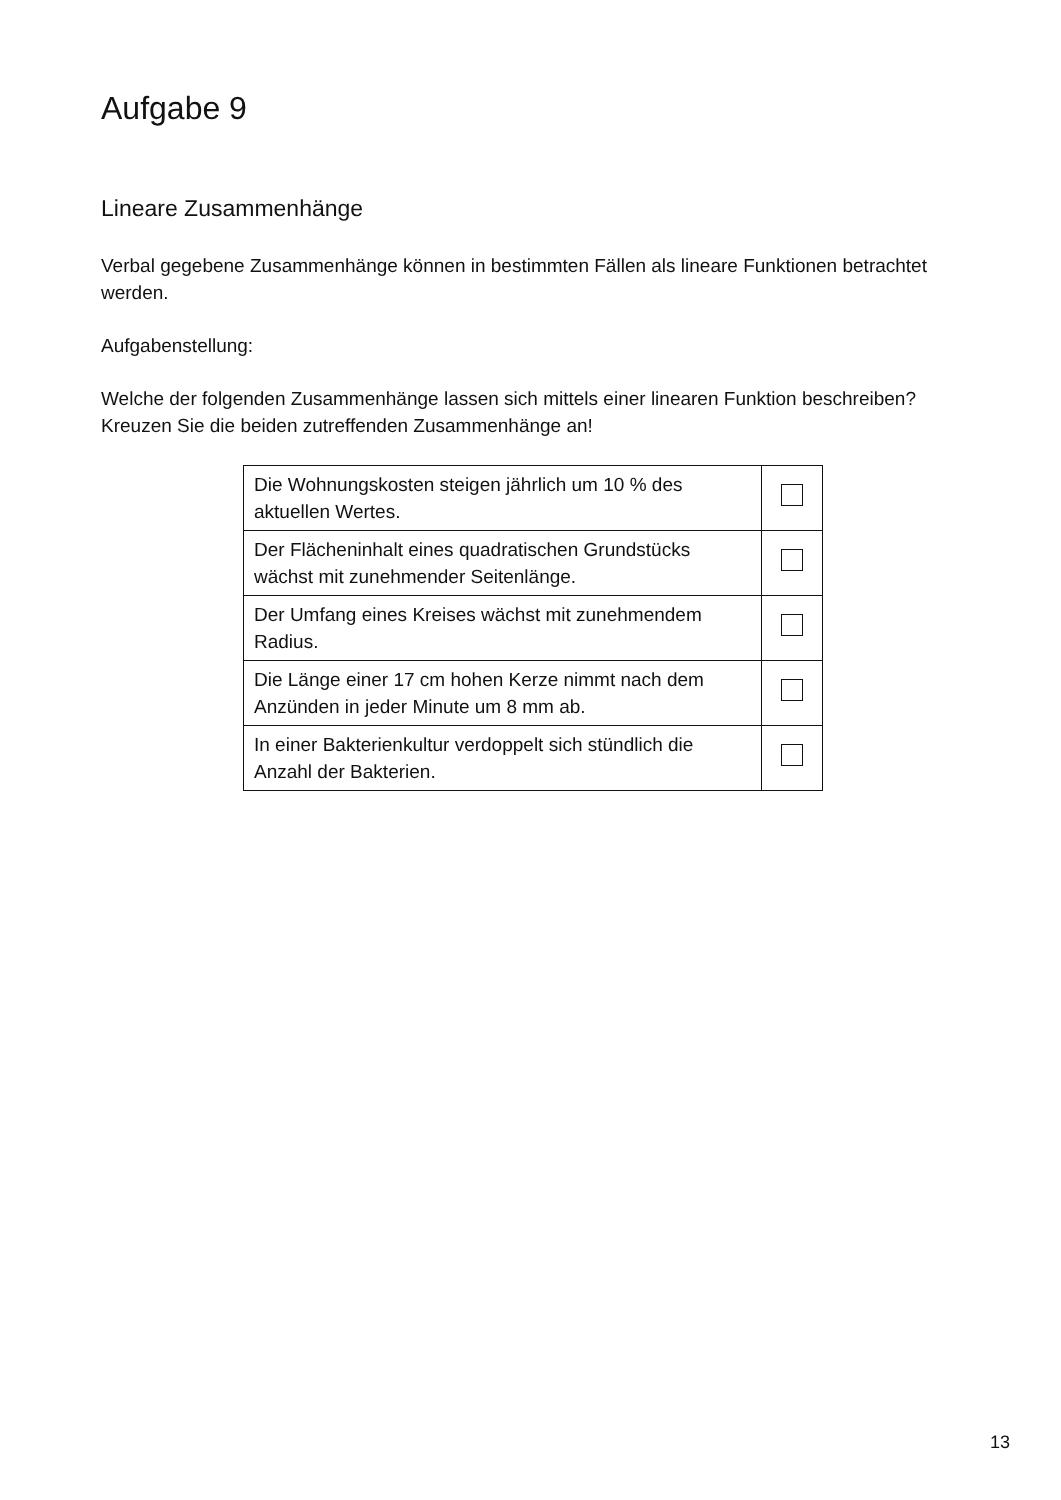Aufgabe 9
Lineare Zusammenhänge
Verbal gegebene Zusammenhänge können in bestimmten Fällen als lineare Funktionen betrachtet werden.
Aufgabenstellung:
Welche der folgenden Zusammenhänge lassen sich mittels einer linearen Funktion beschreiben? Kreuzen Sie die beiden zutreffenden Zusammenhänge an!
| Die Wohnungskosten steigen jährlich um 10 % des aktuellen Wertes. | |
| Der Flächeninhalt eines quadratischen Grundstücks wächst mit zunehmender Seitenlänge. | |
| Der Umfang eines Kreises wächst mit zunehmendem Radius. | |
| Die Länge einer 17 cm hohen Kerze nimmt nach dem Anzünden in jeder Minute um 8 mm ab. | |
| In einer Bakterienkultur verdoppelt sich stündlich die Anzahl der Bakterien. | |
13